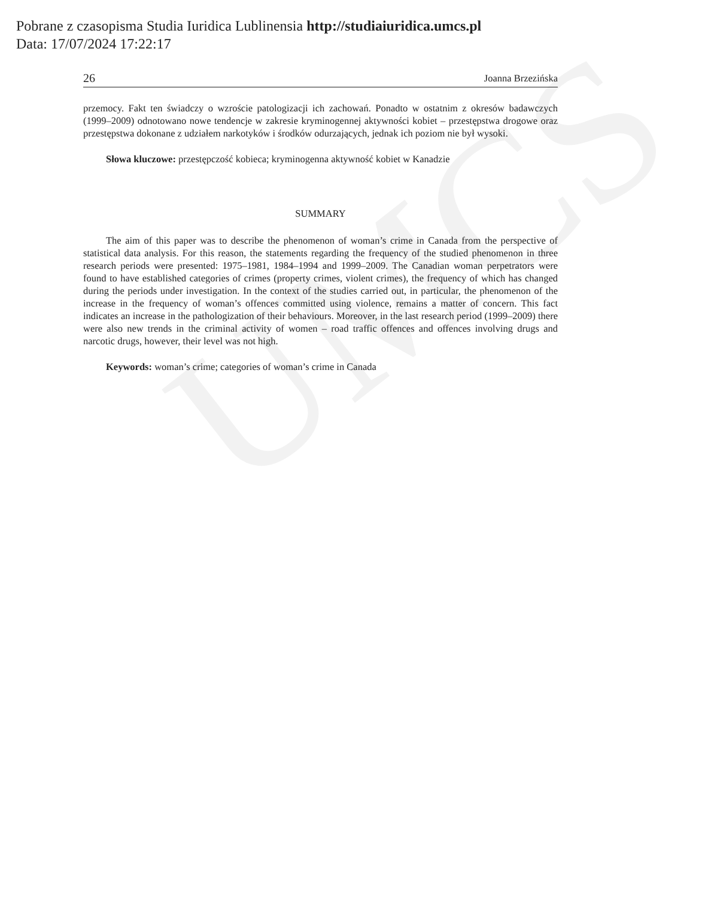UMCS
Pobrane z czasopisma Studia Iuridica Lublinensia http://studiaiuridica.umcs.pl
Data: 17/07/2024 17:22:17
26 Joanna Brzezińska
przemocy. Fakt ten świadczy o wzroście patologizacji ich zachowań. Ponadto w ostatnim z okresów badawczych (1999–2009) odnotowano nowe tendencje w zakresie kryminogennej aktywności kobiet – przestępstwa drogowe oraz przestępstwa dokonane z udziałem narkotyków i środków odurzających, jednak ich poziom nie był wysoki.
Słowa kluczowe: przestępczość kobieca; kryminogenna aktywność kobiet w Kanadzie
SUMMARY
The aim of this paper was to describe the phenomenon of woman’s crime in Canada from the perspective of statistical data analysis. For this reason, the statements regarding the frequency of the studied phenomenon in three research periods were presented: 1975–1981, 1984–1994 and 1999–2009. The Canadian woman perpetrators were found to have established categories of crimes (property crimes, violent crimes), the frequency of which has changed during the periods under investigation. In the context of the studies carried out, in particular, the phenomenon of the increase in the frequency of woman’s offences committed using violence, remains a matter of concern. This fact indicates an increase in the pathologization of their behaviours. Moreover, in the last research period (1999–2009) there were also new trends in the criminal activity of women – road traffic offences and offences involving drugs and narcotic drugs, however, their level was not high.
Keywords: woman’s crime; categories of woman’s crime in Canada